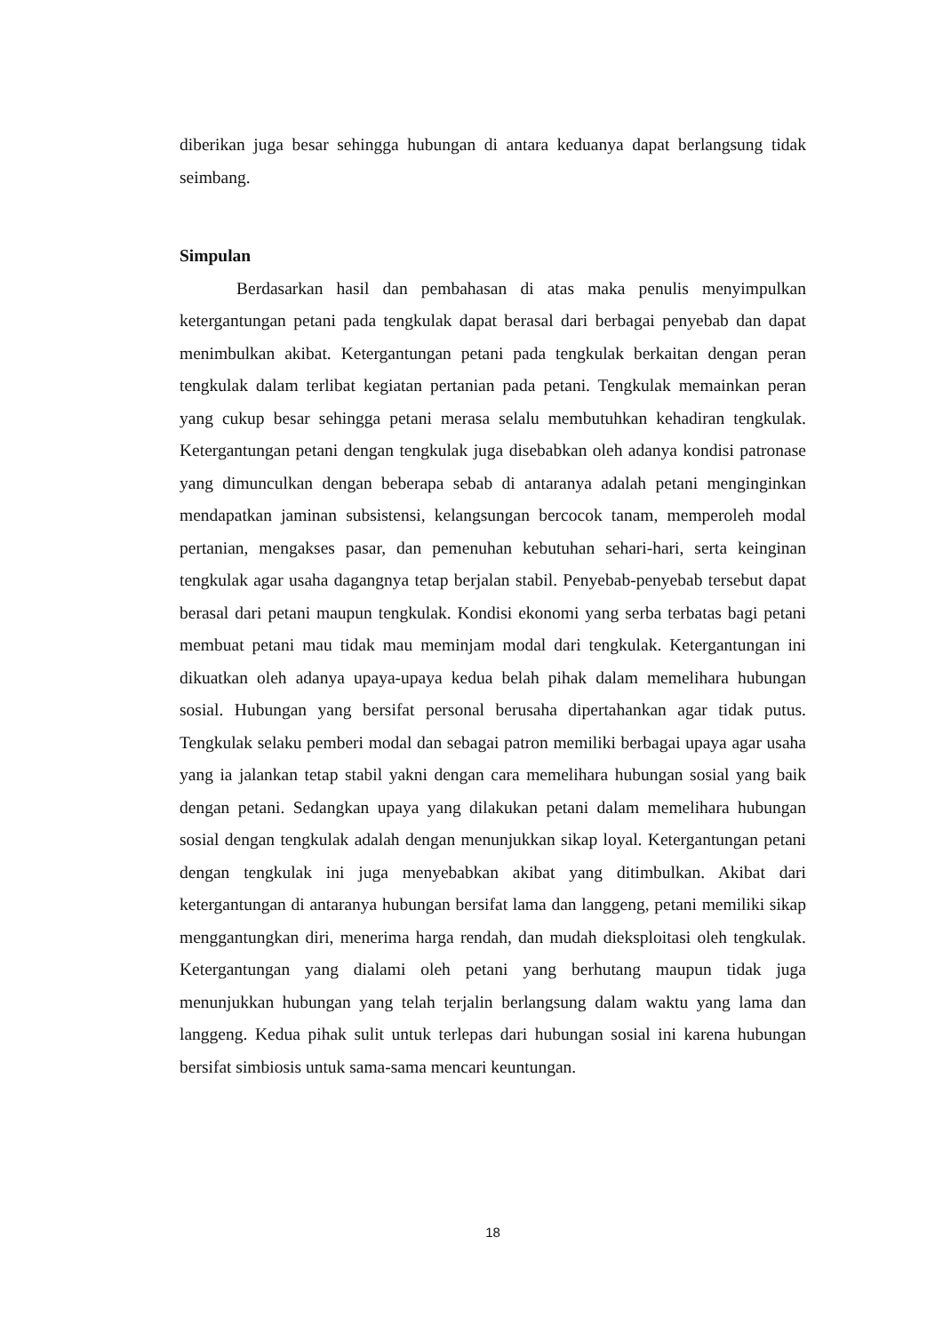diberikan juga besar sehingga hubungan di antara keduanya dapat berlangsung tidak seimbang.
Simpulan
Berdasarkan hasil dan pembahasan di atas maka penulis menyimpulkan ketergantungan petani pada tengkulak dapat berasal dari berbagai penyebab dan dapat menimbulkan akibat. Ketergantungan petani pada tengkulak berkaitan dengan peran tengkulak dalam terlibat kegiatan pertanian pada petani. Tengkulak memainkan peran yang cukup besar sehingga petani merasa selalu membutuhkan kehadiran tengkulak. Ketergantungan petani dengan tengkulak juga disebabkan oleh adanya kondisi patronase yang dimunculkan dengan beberapa sebab di antaranya adalah petani menginginkan mendapatkan jaminan subsistensi, kelangsungan bercocok tanam, memperoleh modal pertanian, mengakses pasar, dan pemenuhan kebutuhan sehari-hari, serta keinginan tengkulak agar usaha dagangnya tetap berjalan stabil. Penyebab-penyebab tersebut dapat berasal dari petani maupun tengkulak. Kondisi ekonomi yang serba terbatas bagi petani membuat petani mau tidak mau meminjam modal dari tengkulak. Ketergantungan ini dikuatkan oleh adanya upaya-upaya kedua belah pihak dalam memelihara hubungan sosial. Hubungan yang bersifat personal berusaha dipertahankan agar tidak putus. Tengkulak selaku pemberi modal dan sebagai patron memiliki berbagai upaya agar usaha yang ia jalankan tetap stabil yakni dengan cara memelihara hubungan sosial yang baik dengan petani. Sedangkan upaya yang dilakukan petani dalam memelihara hubungan sosial dengan tengkulak adalah dengan menunjukkan sikap loyal. Ketergantungan petani dengan tengkulak ini juga menyebabkan akibat yang ditimbulkan. Akibat dari ketergantungan di antaranya hubungan bersifat lama dan langgeng, petani memiliki sikap menggantungkan diri, menerima harga rendah, dan mudah dieksploitasi oleh tengkulak. Ketergantungan yang dialami oleh petani yang berhutang maupun tidak juga menunjukkan hubungan yang telah terjalin berlangsung dalam waktu yang lama dan langgeng. Kedua pihak sulit untuk terlepas dari hubungan sosial ini karena hubungan bersifat simbiosis untuk sama-sama mencari keuntungan.
18